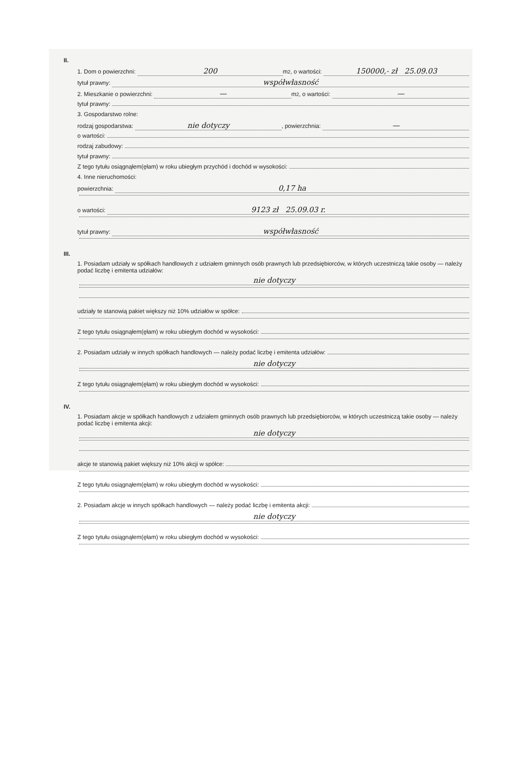II.
1. Dom o powierzchni: 200 m<sup>2</sup>, o wartości: 150000,- zł 25.09.03
tytuł prawny: współwłasność
2. Mieszkanie o powierzchni: — m<sup>2</sup>, o wartości: —
tytuł prawny:
3. Gospodarstwo rolne:
rodzaj gospodarstwa: nie dotyczy, powierzchnia: —
o wartości:
rodzaj zabudowy:
tytuł prawny:
Z tego tytułu osiągnąłem(ęłam) w roku ubiegłym przychód i dochód w wysokości:
4. Inne nieruchomości:
powierzchnia: 0,17 ha
o wartości: 9123 zł 25.09.03 r.
tytuł prawny: współwłasność
III.
1. Posiadam udziały w spółkach handlowych z udziałem gminnych osób prawnych lub przedsiębiorców, w których uczestniczą takie osoby — należy podać liczbę i emitenta udziałów:
nie dotyczy
udziały te stanowią pakiet większy niż 10% udziałów w spółce:
Z tego tytułu osiągnąłem(ęłam) w roku ubiegłym dochód w wysokości:
2. Posiadam udziały w innych spółkach handlowych — należy podać liczbę i emitenta udziałów:
nie dotyczy
Z tego tytułu osiągnąłem(ęłam) w roku ubiegłym dochód w wysokości:
IV.
1. Posiadam akcje w spółkach handlowych z udziałem gminnych osób prawnych lub przedsiębiorców, w których uczestniczą takie osoby — należy podać liczbę i emitenta akcji:
nie dotyczy
akcje te stanowią pakiet większy niż 10% akcji w spółce:
Z tego tytułu osiągnąłem(ęłam) w roku ubiegłym dochód w wysokości:
2. Posiadam akcje w innych spółkach handlowych — należy podać liczbę i emitenta akcji:
nie dotyczy
Z tego tytułu osiągnąłem(ęłam) w roku ubiegłym dochód w wysokości: